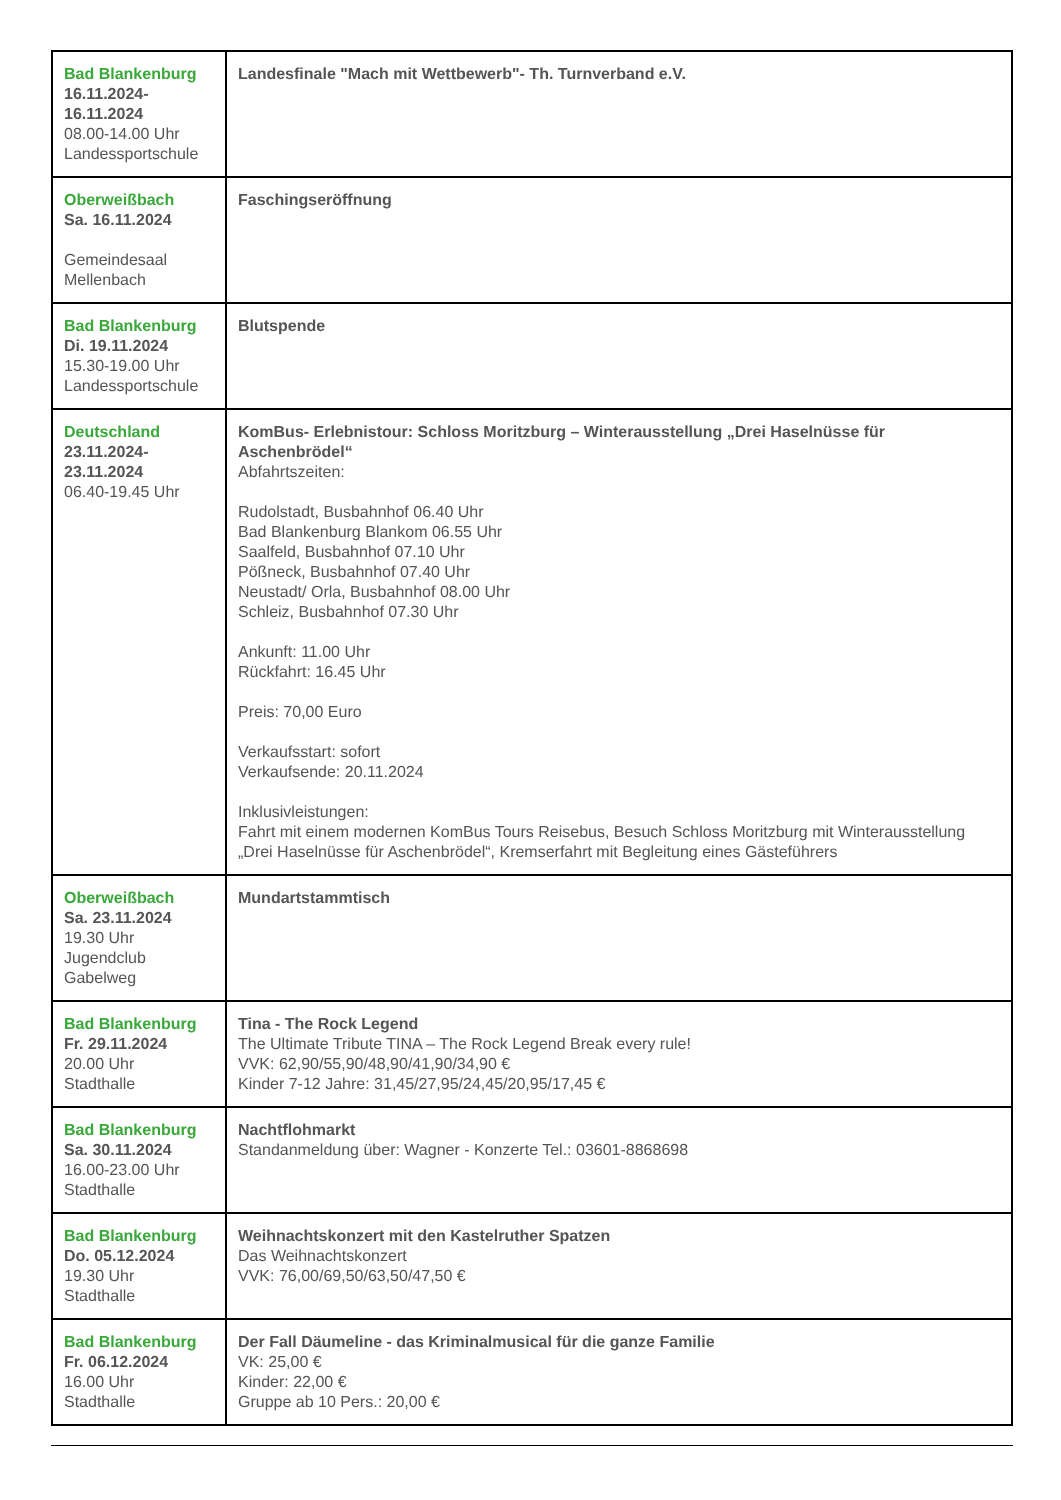| Bad Blankenburg 16.11.2024- 16.11.2024 08.00-14.00 Uhr Landessportschule | Landesfinale "Mach mit Wettbewerb"- Th. Turnverband e.V. |
| Oberweißbach Sa. 16.11.2024 Gemeindesaal Mellenbach | Faschingseröffnung |
| Bad Blankenburg Di. 19.11.2024 15.30-19.00 Uhr Landessportschule | Blutspende |
| Deutschland 23.11.2024- 23.11.2024 06.40-19.45 Uhr | KomBus- Erlebnistour: Schloss Moritzburg – Winterausstellung „Drei Haselnüsse für Aschenbrödel“ Abfahrtszeiten: Rudolstadt, Busbahnhof 06.40 Uhr Bad Blankenburg Blankom 06.55 Uhr Saalfeld, Busbahnhof 07.10 Uhr Pößneck, Busbahnhof 07.40 Uhr Neustadt/ Orla, Busbahnhof 08.00 Uhr Schleiz, Busbahnhof 07.30 Uhr Ankunft: 11.00 Uhr Rückfahrt: 16.45 Uhr Preis: 70,00 Euro Verkaufsstart: sofort Verkaufsende: 20.11.2024 Inklusivleistungen: Fahrt mit einem modernen KomBus Tours Reisebus, Besuch Schloss Moritzburg mit Winterausstellung „Drei Haselnüsse für Aschenbrödel“, Kremserfahrt mit Begleitung eines Gäste­führers |
| Oberweißbach Sa. 23.11.2024 19.30 Uhr Jugendclub Gabelweg | Mundartstammtisch |
| Bad Blankenburg Fr. 29.11.2024 20.00 Uhr Stadthalle | Tina - The Rock Legend The Ultimate Tribute TINA – The Rock Legend Break every rule! VVK: 62,90/55,90/48,90/41,90/34,90 € Kinder 7-12 Jahre: 31,45/27,95/24,45/20,95/17,45 € |
| Bad Blankenburg Sa. 30.11.2024 16.00-23.00 Uhr Stadthalle | Nachtflohmarkt Standanmeldung über: Wagner - Konzerte Tel.: 03601-8868698 |
| Bad Blankenburg Do. 05.12.2024 19.30 Uhr Stadthalle | Weihnachtskonzert mit den Kastelruther Spatzen Das Weihnachtskonzert VVK: 76,00/69,50/63,50/47,50 € |
| Bad Blankenburg Fr. 06.12.2024 16.00 Uhr Stadthalle | Der Fall Däumeline - das Kriminalmusical für die ganze Familie VK: 25,00 € Kinder: 22,00 € Gruppe ab 10 Pers.: 20,00 € |